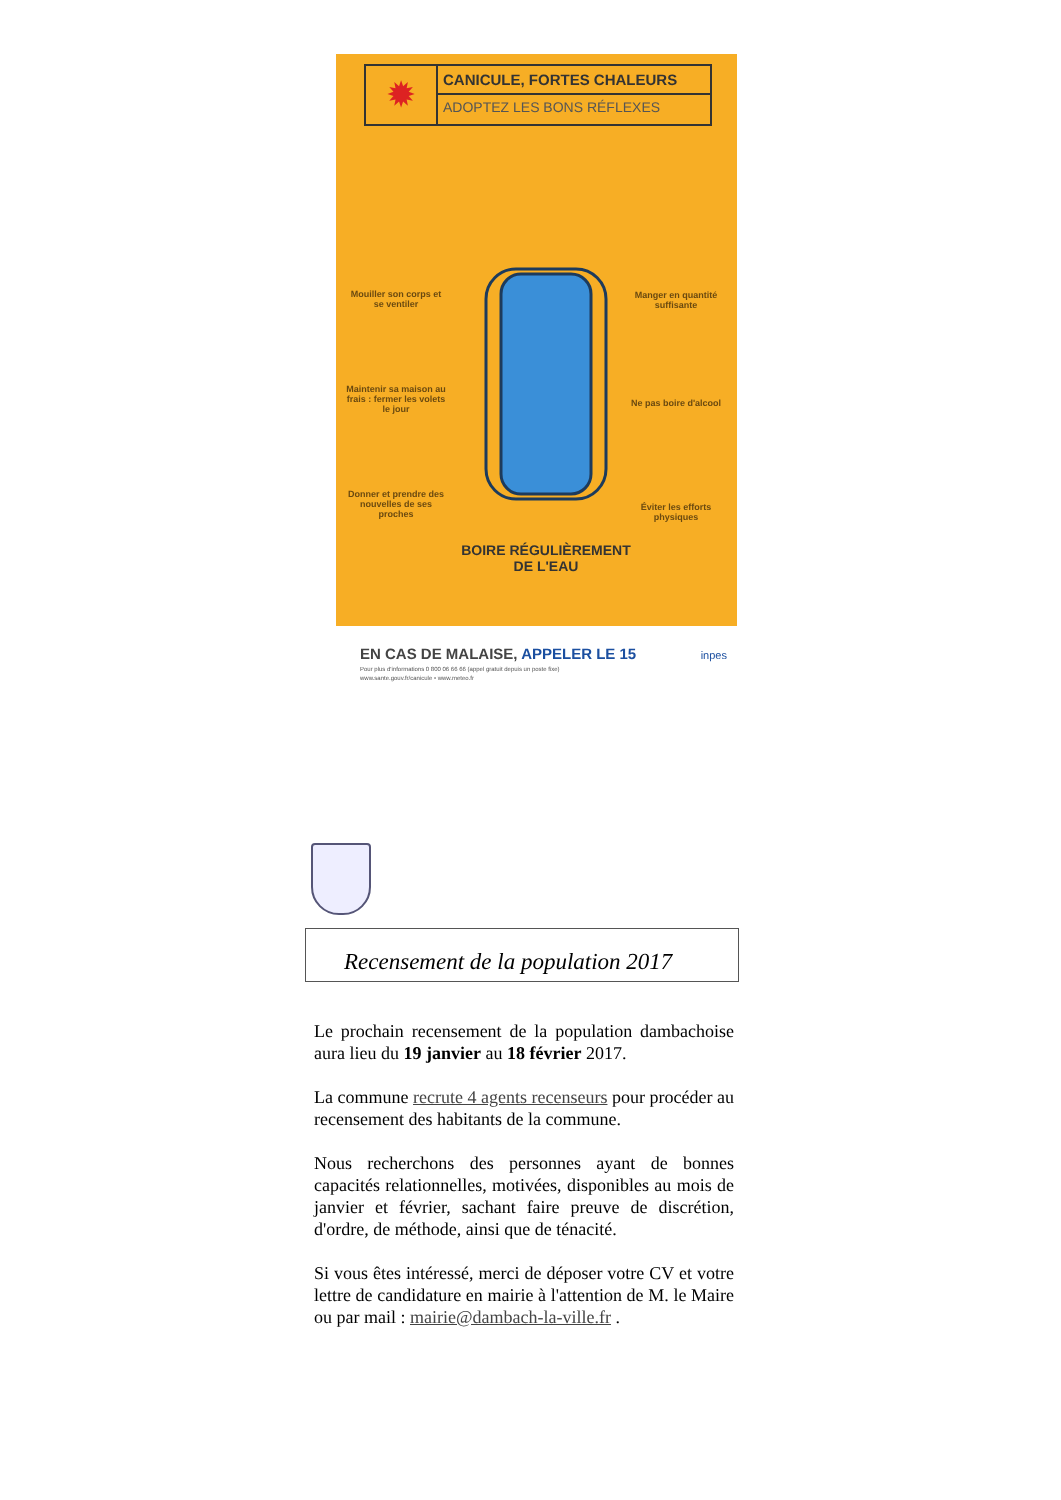✹
CANICULE, FORTES CHALEURS
ADOPTEZ LES BONS RÉFLEXES
Mouiller son corps et se ventiler
Maintenir sa maison au frais : fermer les volets le jour
Donner et prendre des nouvelles de ses proches
Manger en quantité suffisante
Ne pas boire d'alcool
Éviter les efforts physiques
BOIRE RÉGULIÈREMENT DE L'EAU
EN CAS DE MALAISE, APPELER LE 15 inpes
Pour plus d'informations 0 800 06 66 66 (appel gratuit depuis un poste fixe)
www.sante.gouv.fr/canicule • www.meteo.fr
Recensement de la population 2017
Le prochain recensement de la population dambachoise aura lieu du 19 janvier au 18 février 2017.
La commune recrute 4 agents recenseurs pour procéder au recensement des habitants de la commune.
Nous recherchons des personnes ayant de bonnes capacités relationnelles, motivées, disponibles au mois de janvier et février, sachant faire preuve de discrétion, d'ordre, de méthode, ainsi que de ténacité.
Si vous êtes intéressé, merci de déposer votre CV et votre lettre de candidature en mairie à l'attention de M. le Maire ou par mail : mairie@dambach-la-ville.fr .